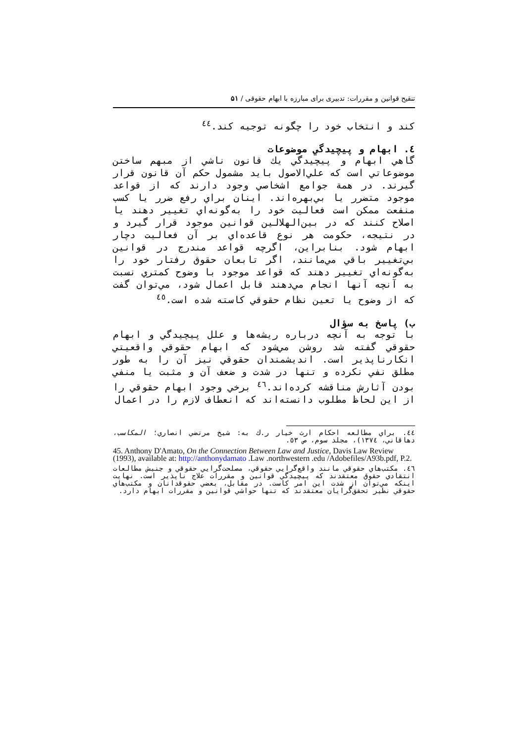تنقیح قوانین و مقررات: تدبیری برای مبارزه با ابهام حقوقی / ۵۱
كند و انتخاب خود را چگونه توجيه كند.<sup>٤٤</sup>
٤. ابهام و پيچيدگي موضوعات
گاهي ابهام و پيچيدگي يك قانون ناشي از مبهم ساختن موضوعاتي است كه علي‌الاصول بايد مشمول حكم آن قانون قرار گيرند. در همة جوامع اشخاصي وجود دارند كه از قواعد موجود متضرر يا بي‌بهره‌اند. اينان براي رفع ضرر يا كسب منفعت ممكن است فعاليت خود را به‌گونه‌اي تغيير دهند يا اصلاح كنند كه در بين‌الهلالين قوانين موجود قرار گيرد و در نتيجه، حكومت هر نوع قاعده‌اي بر آن فعاليت دچار ابهام شود. بنابراين، اگرچه قواعد مندرج در قوانين بي‌تغيير باقي مي‌مانند، اگر تابعان حقوق رفتار خود را به‌گونه‌اي تغيير دهند كه قواعد موجود با وضوح كمتري نسبت به آنچه آنها انجام مي‌دهند قابل اعمال شود، مي‌توان گفت كه از وضوح يا تعين نظام حقوقي كاسته شده است.<sup>٤٥</sup>
ب) پاسخ به سؤال
با توجه به آنچه درباره ريشه‌ها و علل پيچيدگي و ابهام حقوقي گفته شد روشن مي‌شود كه ابهام حقوقي واقعيتي انكارناپذير است. انديشمندان حقوقي نيز آن را به طور مطلق نفي نكرده و تنها در شدت و ضعف آن و مثبت يا منفي بودن آثارش مناقشه كرده‌اند.<sup>٤٦</sup> برخي وجود ابهام حقوقي را از اين لحاظ مطلوب دانسته‌اند كه انعطاف لازم را در اعمال
٤٤. براي مطالعه احكام ارث خيار ر.ك به: شيخ مرتضي انصاري؛ المكاسب، دهاقاني، ١٣٧٤)، مجلد سوم، ص ٥٣.
45. Anthony D'Amato, On the Connection Between Law and Justice, Davis Law Review (1993), available at: http://anthonydamato .Law .northwestern .edu /Adobefiles/A93b.pdf, P.2.
٤٦. مكتب‌هاي حقوقي مانند واقع‌گرايي حقوقي، مصلحت‌گرايي حقوقي و جنبش مطالعات انتقادي حقوق معتقدند كه پيچيدگي قوانين و مقررات علاج ناپذير است. نهايت اينكه مي‌توان از شدت اين امر كاست. در مقابل، بعضي حقوقدانان و مكتب‌هاي حقوقي نظير تحقق‌گرايان معتقدند كه تنها حواشي قوانين و مقررات ابهام دارد.